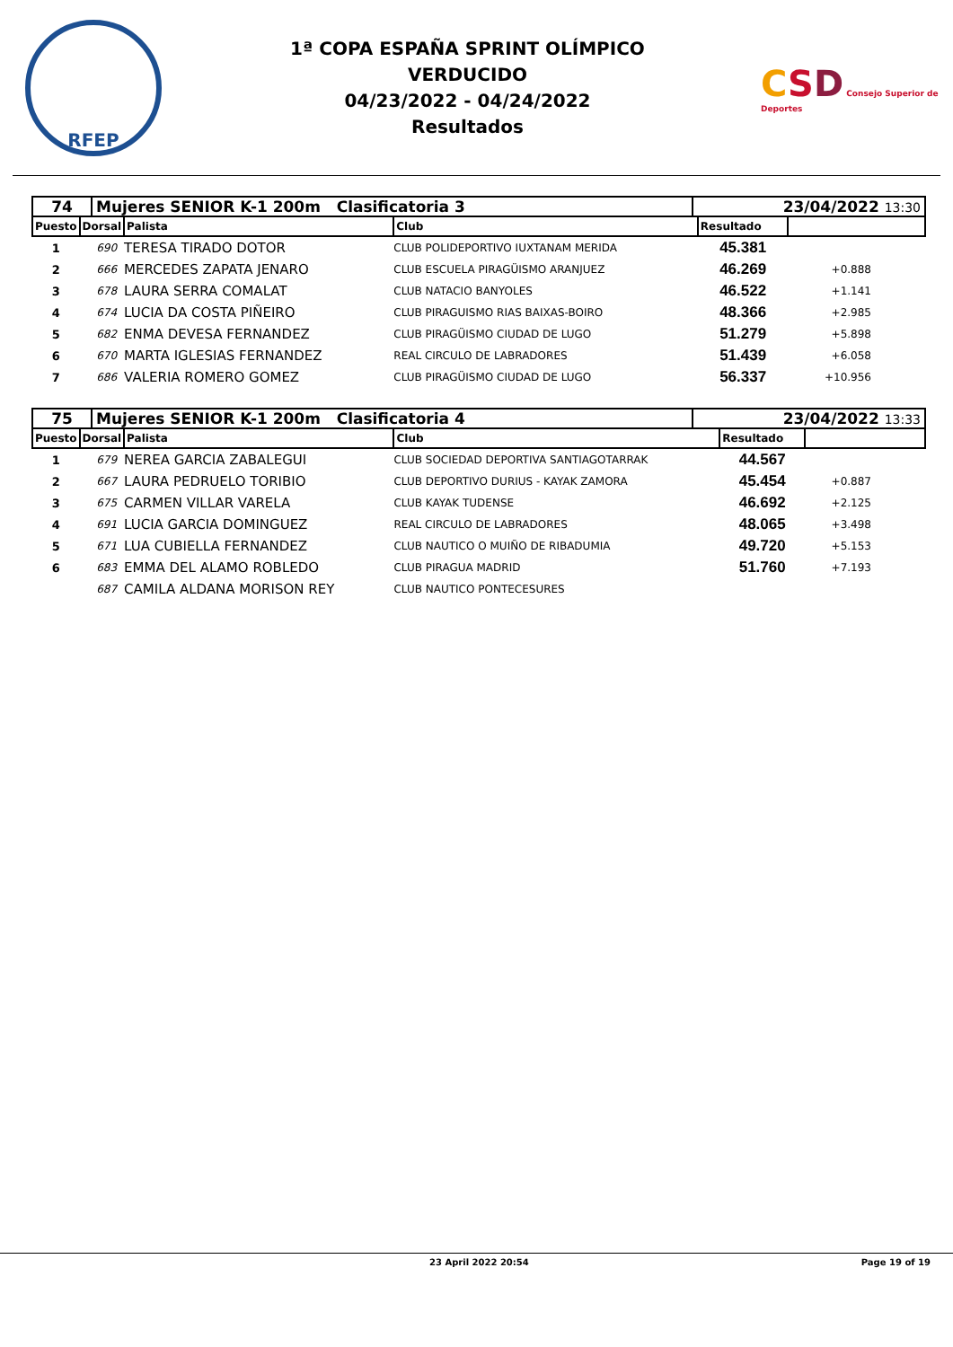RFEP
1ª COPA ESPAÑA SPRINT OLÍMPICO
VERDUCIDO
04/23/2022 - 04/24/2022
Resultados
CSD Consejo Superior de Deportes
| 74 | Mujeres SENIOR K-1 200m Clasificatoria 3 | 23/04/2022 13:30 |
| Puesto | Dorsal | Palista | Club | Resultado | |
| --- | --- | --- | --- | --- | --- |
| 1 | 690 | TERESA TIRADO DOTOR | CLUB POLIDEPORTIVO IUXTANAM MERIDA | 45.381 | |
| 2 | 666 | MERCEDES ZAPATA JENARO | CLUB ESCUELA PIRAGÜISMO ARANJUEZ | 46.269 | +0.888 |
| 3 | 678 | LAURA SERRA COMALAT | CLUB NATACIO BANYOLES | 46.522 | +1.141 |
| 4 | 674 | LUCIA DA COSTA PIÑEIRO | CLUB PIRAGUISMO RIAS BAIXAS-BOIRO | 48.366 | +2.985 |
| 5 | 682 | ENMA DEVESA FERNANDEZ | CLUB PIRAGÜISMO CIUDAD DE LUGO | 51.279 | +5.898 |
| 6 | 670 | MARTA IGLESIAS FERNANDEZ | REAL CIRCULO DE LABRADORES | 51.439 | +6.058 |
| 7 | 686 | VALERIA ROMERO GOMEZ | CLUB PIRAGÜISMO CIUDAD DE LUGO | 56.337 | +10.956 |
| 75 | Mujeres SENIOR K-1 200m Clasificatoria 4 | 23/04/2022 13:33 |
| Puesto | Dorsal | Palista | Club | Resultado | |
| --- | --- | --- | --- | --- | --- |
| 1 | 679 | NEREA GARCIA ZABALEGUI | CLUB SOCIEDAD DEPORTIVA SANTIAGOTARRAK | 44.567 | |
| 2 | 667 | LAURA PEDRUELO TORIBIO | CLUB DEPORTIVO DURIUS - KAYAK ZAMORA | 45.454 | +0.887 |
| 3 | 675 | CARMEN VILLAR VARELA | CLUB KAYAK TUDENSE | 46.692 | +2.125 |
| 4 | 691 | LUCIA GARCIA DOMINGUEZ | REAL CIRCULO DE LABRADORES | 48.065 | +3.498 |
| 5 | 671 | LUA CUBIELLA FERNANDEZ | CLUB NAUTICO O MUIÑO DE RIBADUMIA | 49.720 | +5.153 |
| 6 | 683 | EMMA DEL ALAMO ROBLEDO | CLUB PIRAGUA MADRID | 51.760 | +7.193 |
| | 687 | CAMILA ALDANA MORISON REY | CLUB NAUTICO PONTECESURES | | |
23 April 2022 20:54 Page 19 of 19